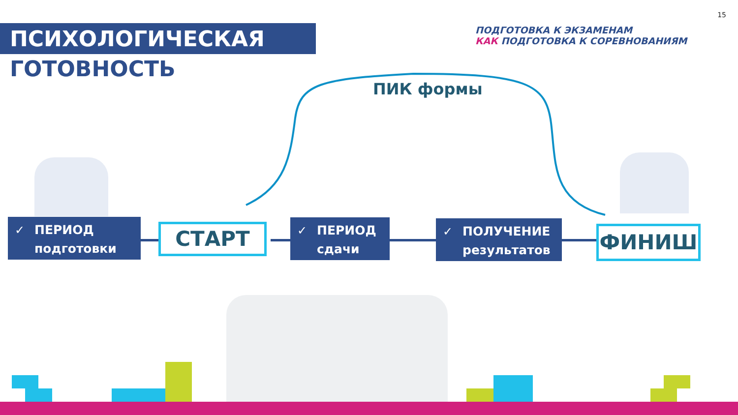15
ПСИХОЛОГИЧЕСКАЯ
ГОТОВНОСТЬ
ПОДГОТОВКА К ЭКЗАМЕНАМ
КАК ПОДГОТОВКА К СОРЕВНОВАНИЯМ
ПИК формы
✓ ПЕРИОД
подготовки
СТАРТ
✓ ПЕРИОД
сдачи
✓ ПОЛУЧЕНИЕ
результатов
ФИНИШ